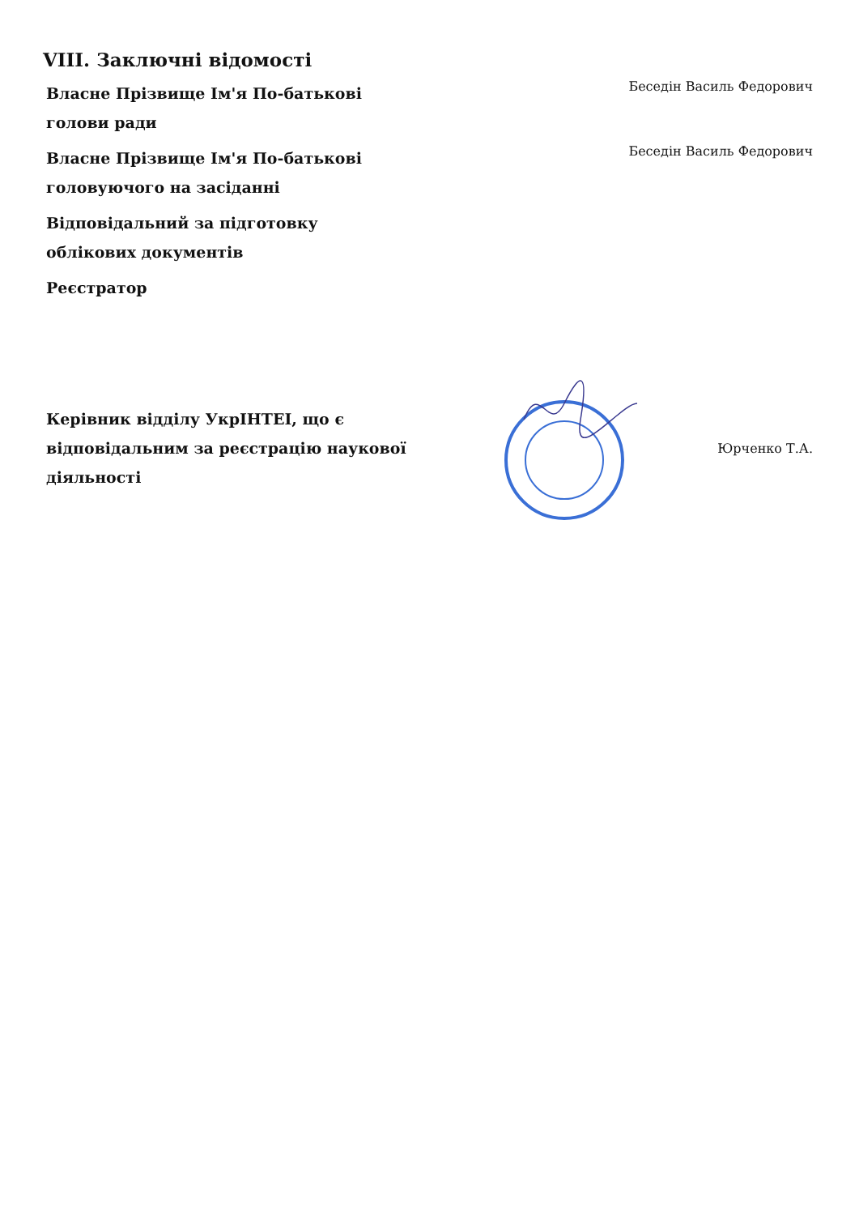VIII. Заключні відомості
Власне Прізвище Ім'я По-батькові голови ради
Беседін Василь Федорович
Власне Прізвище Ім'я По-батькові головуючого на засіданні
Беседін Василь Федорович
Відповідальний за підготовку облікових документів
Реєстратор
Керівник відділу УкрІНТЕІ, що є відповідальним за реєстрацію наукової діяльності
Юрченко Т.А.